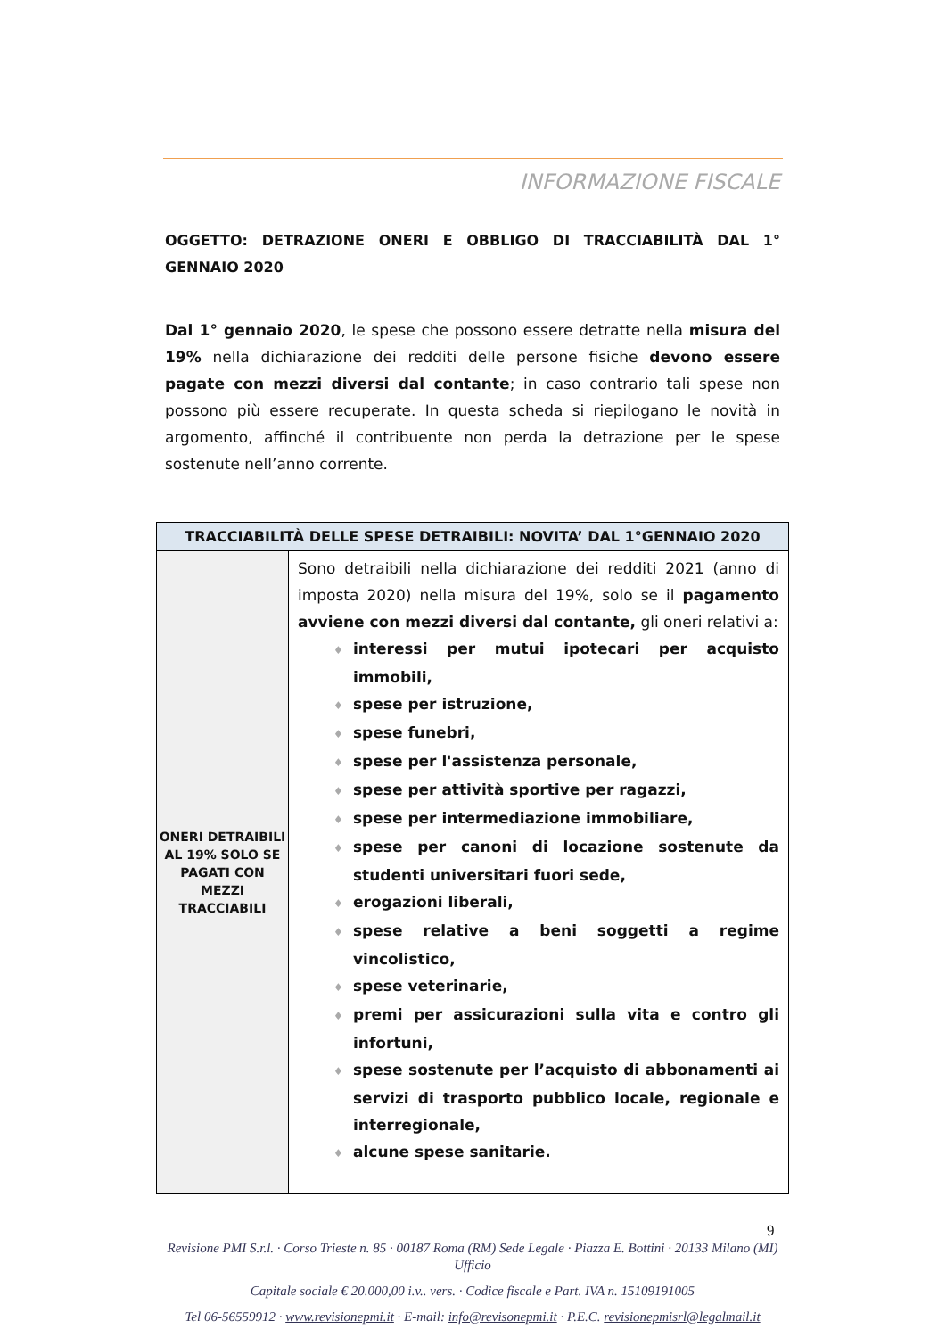INFORMAZIONE FISCALE
OGGETTO: DETRAZIONE ONERI E OBBLIGO DI TRACCIABILITÀ DAL 1° GENNAIO 2020
Dal 1° gennaio 2020, le spese che possono essere detratte nella misura del 19% nella dichiarazione dei redditi delle persone fisiche devono essere pagate con mezzi diversi dal contante; in caso contrario tali spese non possono più essere recuperate. In questa scheda si riepilogano le novità in argomento, affinché il contribuente non perda la detrazione per le spese sostenute nell’anno corrente.
| TRACCIABILITÀ DELLE SPESE DETRAIBILI: NOVITA’ DAL 1°GENNAIO 2020 | |
| --- | --- |
| ONERI DETRAIBILI AL 19% SOLO SE PAGATI CON MEZZI TRACCIABILI | Sono detraibili nella dichiarazione dei redditi 2021 (anno di imposta 2020) nella misura del 19%, solo se il pagamento avviene con mezzi diversi dal contante, gli oneri relativi a: ♦ interessi per mutui ipotecari per acquisto immobili, ♦ spese per istruzione, ♦ spese funebri, ♦ spese per l'assistenza personale, ♦ spese per attività sportive per ragazzi, ♦ spese per intermediazione immobiliare, ♦ spese per canoni di locazione sostenute da studenti universitari fuori sede, ♦ erogazioni liberali, ♦ spese relative a beni soggetti a regime vincolistico, ♦ spese veterinarie, ♦ premi per assicurazioni sulla vita e contro gli infortuni, ♦ spese sostenute per l’acquisto di abbonamenti ai servizi di trasporto pubblico locale, regionale e interregionale, ♦ alcune spese sanitarie. |
9
Revisione PMI S.r.l. · Corso Trieste n. 85 · 00187 Roma (RM) Sede Legale · Piazza E. Bottini · 20133 Milano (MI) Ufficio
Capitale sociale € 20.000,00 i.v.. vers. · Codice fiscale e Part. IVA n. 15109191005
Tel 06-56559912 · www.revisionepmi.it · E-mail: info@revisonepmi.it · P.E.C. revisionepmisrl@legalmail.it